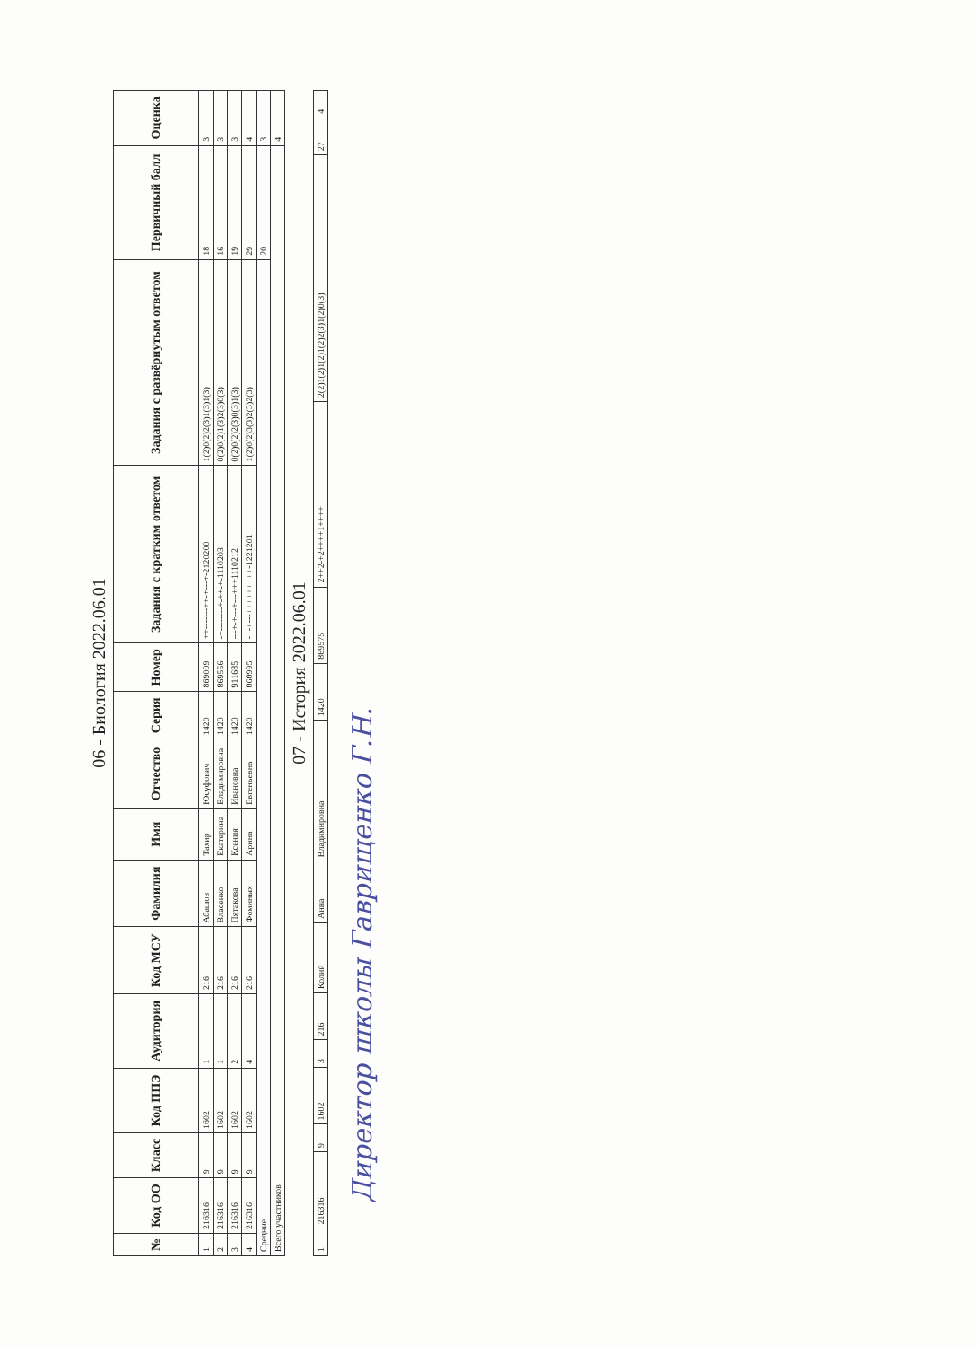06 - Биология 2022.06.01
| № | Код ОО | Класс | Код ППЭ | Аудитория | Код МСУ | Фамилия | Имя | Отчество | Серия | Номер | Задания с кратким ответом | Задания с развёрнутым ответом | Первичный балл | Оценка |
| --- | --- | --- | --- | --- | --- | --- | --- | --- | --- | --- | --- | --- | --- | --- |
| 1 | 216316 | 9 | 1602 | 1 | 216 | Абашов | Тахир | Юсуфович | 1420 | 869009 | ++-------++-+---+-2120200 | 1(2)0(2)2(3)1(3)1(3) | 18 | 3 |
| 2 | 216316 | 9 | 1602 | 1 | 216 | Власенко | Екатерина | Владимировна | 1420 | 869556 | -+--------+-++-+-1110203 | 0(2)0(2)1(3)2(3)0(3) | 16 | 3 |
| 3 | 216316 | 9 | 1602 | 2 | 216 | Пятакова | Ксения | Ивановна | 1420 | 911685 | ---+-+---+---+++1110212 | 0(2)0(2)2(3)0(3)1(3) | 19 | 3 |
| 4 | 216316 | 9 | 1602 | 4 | 216 | Фоминых | Арина | Евгеньевна | 1420 | 868995 | -+-+---+++++++++-1221201 | 1(2)0(2)3(3)2(3)2(3) | 29 | 4 |
| Средние | | | | | | | | | | | | | 20 | 3 |
| Всего участников | | | | | | | | | | | | | | 4 |
07 - История 2022.06.01
| 1 | 216316 | 9 | 1602 | 3 | 216 | Колий | Анна | Владимировна | 1420 | 869575 | 2++2-+2++++1++++ | 2(2)1(2)1(2)1(2)2(3)1(2)0(3) | 27 | 4 |
Директор школы Гаврищенко Г.Н.